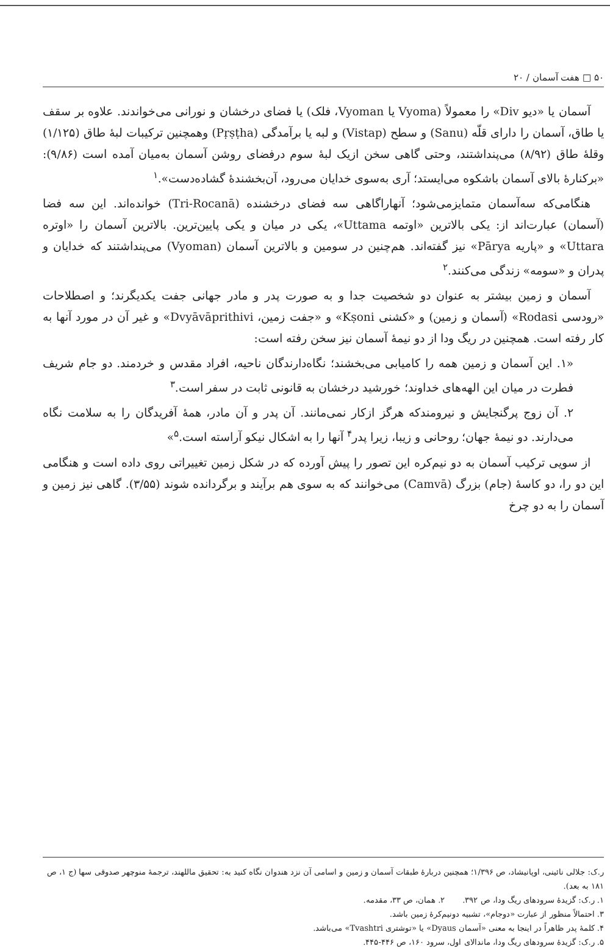۵۰ □ هفت آسمان / ۲۰
آسمان یا «دیو Div» را معمولاً (Vyoma یا Vyoman، فلک) یا فضای درخشان و نورانی می‌خواندند. علاوه بر سقف یا طاق، آسمان را دارای قلّه (Sanu) و سطح (Vistap) و لبه یا برآمدگی (Pṛṣṭha) وهمچنین ترکیبات لبهٔ طاق (۱/۱۲۵) وقلهٔ طاق (۸/۹۲) می‌پنداشتند، وحتی گاهی سخن ازیک لبهٔ سوم درفضای روشن آسمان به‌میان آمده است (۹/۸۶): «برکنارهٔ بالای آسمان باشکوه می‌ایستد؛ آری به‌سوی خدایان می‌رود، آن‌بخشندهٔ گشاده‌دست».<sup>۱</sup>
هنگامی‌که سه‌آسمان متمایزمی‌شود؛ آنهاراگاهی سه فضای درخشنده (Tri-Rocanā) خوانده‌اند. این سه فضا (آسمان) عبارت‌اند از: یکی بالاترین «اوتمه Uttama»، یکی در میان و یکی پایین‌ترین. بالاترین آسمان را «اوتره Uttara» و «پاریه Pārya» نیز گفته‌اند. هم‌چنین در سومین و بالاترین آسمان (Vyoman) می‌پنداشتند که خدایان و پدران و «سومه» زندگی می‌کنند.<sup>۲</sup>
آسمان و زمین بیشتر به عنوان دو شخصیت جدا و به صورت پدر و مادر جهانی جفت یکدیگرند؛ و اصطلاحات «رودسی Rodasi» (آسمان و زمین) و «کشنی Kṣoni» و «جفت زمین، Dvyāvāprithivi» و غیر آن در مورد آنها به کار رفته است. همچنین در ریگ ودا از دو نیمهٔ آسمان نیز سخن رفته است:
«۱. این آسمان و زمین همه را کامیابی می‌بخشند؛ نگاه‌دارندگان ناحیه، افراد مقدس و خردمند. دو جام شریف فطرت در میان این الهه‌های خداوند؛ خورشید درخشان به قانونی ثابت در سفر است.<sup>۳</sup>
۲. آن زوج پرگنجایش و نیرومندکه هرگز ازکار نمی‌مانند. آن پدر و آن مادر، همهٔ آفریدگان را به سلامت نگاه می‌دارند. دو نیمهٔ جهان؛ روحانی و زیبا، زیرا پدر<sup>۴</sup> آنها را به اشکال نیکو آراسته است.<sup>۵</sup>»
از سویی ترکیب آسمان به دو نیم‌کره این تصور را پیش آورده که در شکل زمین تغییراتی روی داده است و هنگامی این دو را، دو کاسهٔ (جام) بزرگ (Camvā) می‌خوانند که به سوی هم برآیند و برگردانده شوند (۳/۵۵). گاهی نیز زمین و آسمان را به دو چرخ
ر.ک: جلالی نائینی، اوپانیشاد، ص ۱/۳۹۶؛ همچنین دربارهٔ طبقات آسمان و زمین و اسامی آن نزد هندوان نگاه کنید به: تحقیق ماللهند، ترجمهٔ منوچهر صدوقی سها (ج ۱، ص ۱۸۱ به بعد).
۱. ر.ک: گزیدهٔ سرودهای ریگ ودا، ص ۳۹۲. ۲. همان، ص ۳۳، مقدمه.
۳. احتمالاً منظور از عبارت «دوجام»، تشبیه دونیم‌کرهٔ زمین باشد.
۴. کلمهٔ پدر ظاهراً در اینجا به معنی «آسمان Dyaus» یا «توشتری Tvashtri» می‌باشد.
۵. ر.ک: گزیدهٔ سرودهای ریگ ودا، ماندالای اول، سرود ۱۶۰، ص ۴۴۶-۴۴۵.